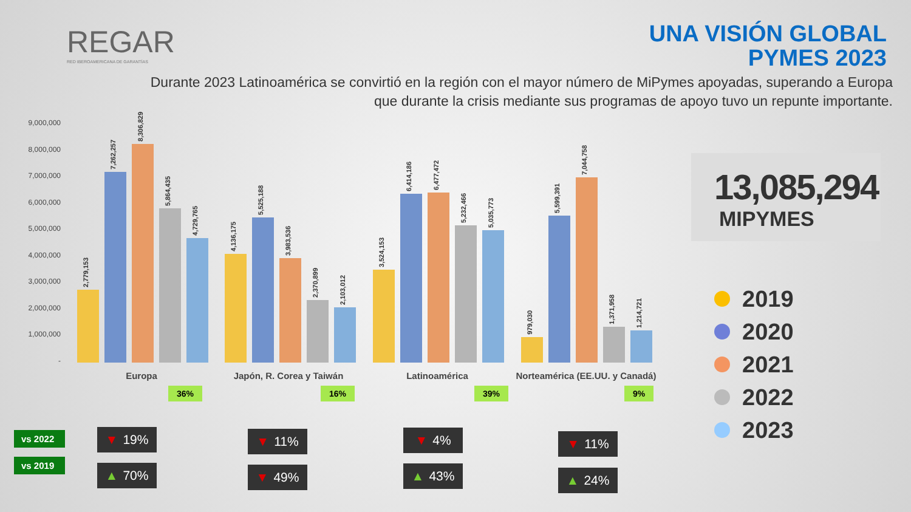REGAR
RED IBEROAMERICANA DE GARANTÍAS
UNA VISIÓN GLOBAL
PYMES 2023
Durante 2023 Latinoamérica se convirtió en la región con el mayor número de MiPymes apoyadas, superando a Europa que durante la crisis mediante sus programas de apoyo tuvo un repunte importante.
9,000,000
8,000,000
7,000,000
6,000,000
5,000,000
4,000,000
3,000,000
2,000,000
1,000,000
-
2,779,153
7,262,257
8,306,829
5,864,435
4,729,765
4,136,175
5,525,188
3,983,536
2,370,899
2,103,012
3,524,153
6,414,186
6,477,472
5,232,466
5,035,773
979,030
5,599,391
7,044,758
1,371,958
1,214,721
Europa Japón, R. Corea y Taiwán Latinoamérica
Norteamérica (EE.UU. y Canadá)
36% 16% 39% 9%
vs 2022
vs 2019
▼ 19%
▲ 70%
▼ 11%
▼ 49%
▼ 4%
▲ 43%
▼ 11%
▲ 24%
13,085,294
MIPYMES
2019
2020
2021
2022
2023